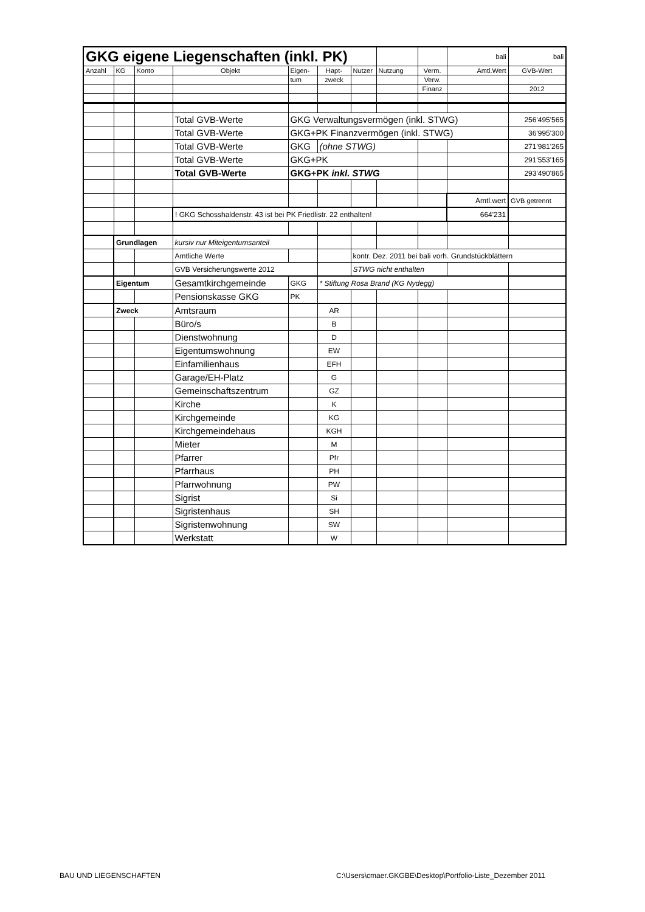| GKG eigene Liegenschaften (inkl. PK) | | | | | | | | | bali | bali |
| Anzahl | KG | Konto | Objekt | Eigen- | Hapt- | Nutzer | Nutzung | Verm. | Amtl.Wert | GVB-Wert |
| | | | | tum | zweck | | | Verw. | | |
| | | | | | | | | Finanz | | 2012 |
| | | | Total GVB-Werte | GKG Verwaltungsvermögen (inkl. STWG) | | | | | | 256'495'565 |
| | | | Total GVB-Werte | GKG+PK Finanzvermögen (inkl. STWG) | | | | | | 36'995'300 |
| | | | Total GVB-Werte | GKG | (ohne STWG) | | | | | 271'981'265 |
| | | | Total GVB-Werte | GKG+PK | | | | | | 291'553'165 |
| | | | Total GVB-Werte | GKG+PK inkl. STWG | | | | | | 293'490'865 |
| | | | | | | | | | Amtl.wert | GVB getrennt |
| | | | ! GKG Schosshaldenstr. 43 ist bei PK Friedlistr. 22 enthalten! | | | | | | 664'231 | |
| | Grundlagen | | kursiv nur Miteigentumsanteil | | | | | | | |
| | | | Amtliche Werte | | | kontr. Dez. 2011 bei bali vorh. Grundstückblättern | | | | |
| | | | GVB Versicherungswerte 2012 | | | STWG nicht enthalten | | | | |
| | Eigentum | | Gesamtkirchgemeinde | GKG | * Stiftung Rosa Brand (KG Nydegg) | | | | | |
| | | | Pensionskasse GKG | PK | | | | | | |
| | Zweck | | Amtsraum | | AR | | | | | |
| | | | Büro/s | | B | | | | | |
| | | | Dienstwohnung | | D | | | | | |
| | | | Eigentumswohnung | | EW | | | | | |
| | | | Einfamilienhaus | | EFH | | | | | |
| | | | Garage/EH-Platz | | G | | | | | |
| | | | Gemeinschaftszentrum | | GZ | | | | | |
| | | | Kirche | | K | | | | | |
| | | | Kirchgemeinde | | KG | | | | | |
| | | | Kirchgemeindehaus | | KGH | | | | | |
| | | | Mieter | | M | | | | | |
| | | | Pfarrer | | Pfr | | | | | |
| | | | Pfarrhaus | | PH | | | | | |
| | | | Pfarrwohnung | | PW | | | | | |
| | | | Sigrist | | Si | | | | | |
| | | | Sigristenhaus | | SH | | | | | |
| | | | Sigristenwohnung | | SW | | | | | |
| | | | Werkstatt | | W | | | | | |
BAU UND LIEGENSCHAFTEN
C:\Users\cmaer.GKGBE\Desktop\Portfolio-Liste_Dezember 2011